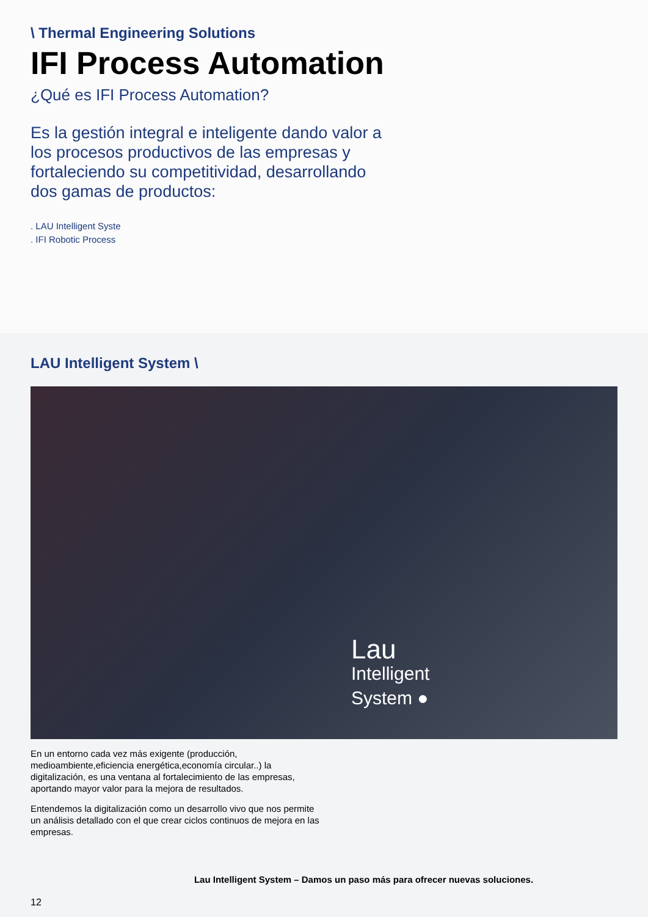\ Thermal Engineering Solutions
IFI Process Automation
¿Qué es IFI Process Automation?
Es la gestión integral e inteligente dando valor a los procesos productivos de las empresas y fortaleciendo su competitividad, desarrollando dos gamas de productos:
. LAU Intelligent Syste
. IFI Robotic Process
LAU Intelligent System \
Lau
Intelligent
System ●
En un entorno cada vez más exigente (producción, medioambiente,eficiencia energética,economía circular..) la digitalización, es una ventana al fortalecimiento de las empresas, aportando mayor valor para la mejora de resultados.
Entendemos la digitalización como un desarrollo vivo que nos permite un análisis detallado con el que crear ciclos continuos de mejora en las empresas.
Lau Intelligent System – Damos un paso más para ofrecer nuevas soluciones.
12